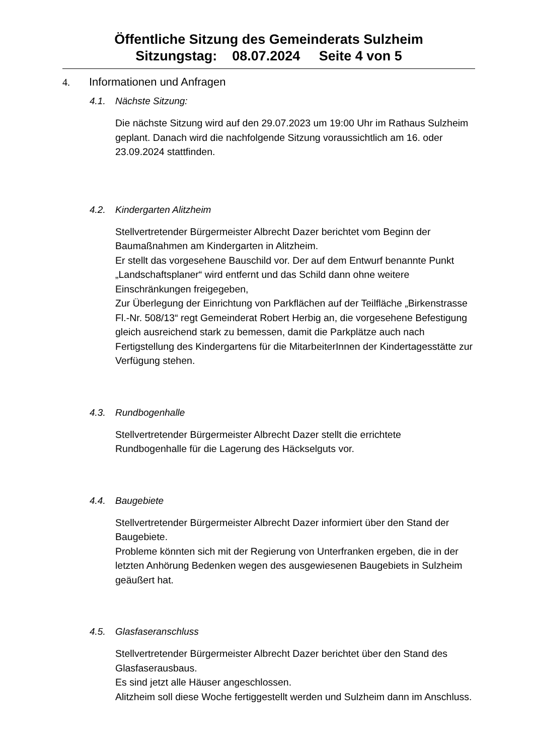Öffentliche Sitzung des Gemeinderats Sulzheim
Sitzungstag: 08.07.2024 Seite 4 von 5
4. Informationen und Anfragen
4.1. Nächste Sitzung:
Die nächste Sitzung wird auf den 29.07.2023 um 19:00 Uhr im Rathaus Sulzheim geplant. Danach wird die nachfolgende Sitzung voraussichtlich am 16. oder 23.09.2024 stattfinden.
4.2. Kindergarten Alitzheim
Stellvertretender Bürgermeister Albrecht Dazer berichtet vom Beginn der Baumaßnahmen am Kindergarten in Alitzheim.
Er stellt das vorgesehene Bauschild vor. Der auf dem Entwurf benannte Punkt „Landschaftsplaner“ wird entfernt und das Schild dann ohne weitere Einschränkungen freigegeben,
Zur Überlegung der Einrichtung von Parkflächen auf der Teilfläche „Birkenstrasse Fl.-Nr. 508/13“ regt Gemeinderat Robert Herbig an, die vorgesehene Befestigung gleich ausreichend stark zu bemessen, damit die Parkplätze auch nach Fertigstellung des Kindergartens für die MitarbeiterInnen der Kindertagesstätte zur Verfügung stehen.
4.3. Rundbogenhalle
Stellvertretender Bürgermeister Albrecht Dazer stellt die errichtete Rundbogenhalle für die Lagerung des Häckselguts vor.
4.4. Baugebiete
Stellvertretender Bürgermeister Albrecht Dazer informiert über den Stand der Baugebiete.
Probleme könnten sich mit der Regierung von Unterfranken ergeben, die in der letzten Anhörung Bedenken wegen des ausgewiesenen Baugebiets in Sulzheim geäußert hat.
4.5. Glasfaseranschluss
Stellvertretender Bürgermeister Albrecht Dazer berichtet über den Stand des Glasfaserausbaus.
Es sind jetzt alle Häuser angeschlossen.
Alitzheim soll diese Woche fertiggestellt werden und Sulzheim dann im Anschluss.